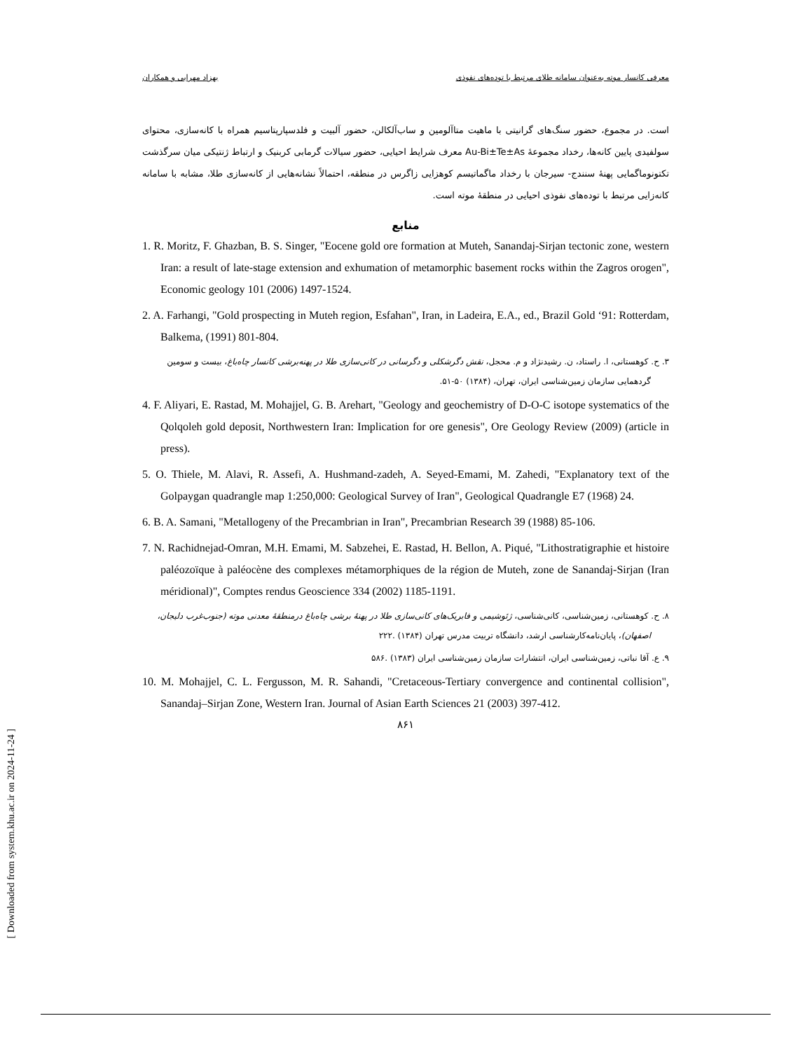بهزاد مهرابی و همکاران معرفی کانسار موته به‌عنوان سامانه طلای مرتبط با توده‌های نفوذی
است. در مجموع، حضور سنگ‌های گرانیتی با ماهیت متاآلومین و ساب‌آلکالن، حضور آلبیت و فلدسپارپتاسیم همراه با کانه‌سازی، محتوای سولفیدی پایین کانه‌ها، رخداد مجموعهٔ Au-Bi±Te±As معرف شرایط احیایی، حضور سیالات گرمابی کربنیک و ارتباط ژنتیکی میان سرگذشت تکتونوماگمایی پهنهٔ سنندج- سیرجان با رخداد ماگماتیسم کوهزایی زاگرس در منطقه، احتمالاً نشانه‌هایی از کانه‌سازی طلا، مشابه با سامانه کانه‌زایی مرتبط با توده‌های نفوذی احیایی در منطقهٔ موته است.
منابع
1. R. Moritz, F. Ghazban, B. S. Singer, "Eocene gold ore formation at Muteh, Sanandaj-Sirjan tectonic zone, western Iran: a result of late-stage extension and exhumation of metamorphic basement rocks within the Zagros orogen", Economic geology 101 (2006) 1497-1524.
2. A. Farhangi, "Gold prospecting in Muteh region, Esfahan", Iran, in Ladeira, E.A., ed., Brazil Gold ‘91: Rotterdam, Balkema, (1991) 801-804.
۳. ح. کوهستانی، ا. راستاد، ن. رشیدنژاد و م. محجل، نقش دگرشکلی و دگرسانی در کانی‌سازی طلا در پهنه‌برشی کانسار چاه‌باغ، بیست و سومین گردهمایی سازمان زمین‌شناسی ایران، تهران، (۱۳۸۴) ۵۰-۵۱.
4. F. Aliyari, E. Rastad, M. Mohajjel, G. B. Arehart, "Geology and geochemistry of D-O-C isotope systematics of the Qolqoleh gold deposit, Northwestern Iran: Implication for ore genesis", Ore Geology Review (2009) (article in press).
5. O. Thiele, M. Alavi, R. Assefi, A. Hushmand-zadeh, A. Seyed-Emami, M. Zahedi, "Explanatory text of the Golpaygan quadrangle map 1:250,000: Geological Survey of Iran", Geological Quadrangle E7 (1968) 24.
6. B. A. Samani, "Metallogeny of the Precambrian in Iran", Precambrian Research 39 (1988) 85-106.
7. N. Rachidnejad-Omran, M.H. Emami, M. Sabzehei, E. Rastad, H. Bellon, A. Piqué, "Lithostratigraphie et histoire paléozoïque à paléocène des complexes métamorphiques de la région de Muteh, zone de Sanandaj-Sirjan (Iran méridional)", Comptes rendus Geoscience 334 (2002) 1185-1191.
۸. ح. کوهستانی، زمین‌شناسی، کانی‌شناسی، ژئوشیمی و فابریک‌های کانی‌سازی طلا در پهنهٔ برشی چاه‌باغ درمنطقهٔ معدنی موته (جنوب‌غرب دلیجان، اصفهان)، پایان‌نامه‌کارشناسی ارشد، دانشگاه تربیت مدرس تهران (۱۳۸۴) .۲۲۲
۹. ع. آقا نباتی، زمین‌شناسی ایران، انتشارات سازمان زمین‌شناسی ایران (۱۳۸۳) .۵۸۶
10. M. Mohajjel, C. L. Fergusson, M. R. Sahandi, "Cretaceous-Tertiary convergence and continental collision", Sanandaj–Sirjan Zone, Western Iran. Journal of Asian Earth Sciences 21 (2003) 397-412.
۸۶۱
[ Downloaded from system.khu.ac.ir on 2024-11-24 ]